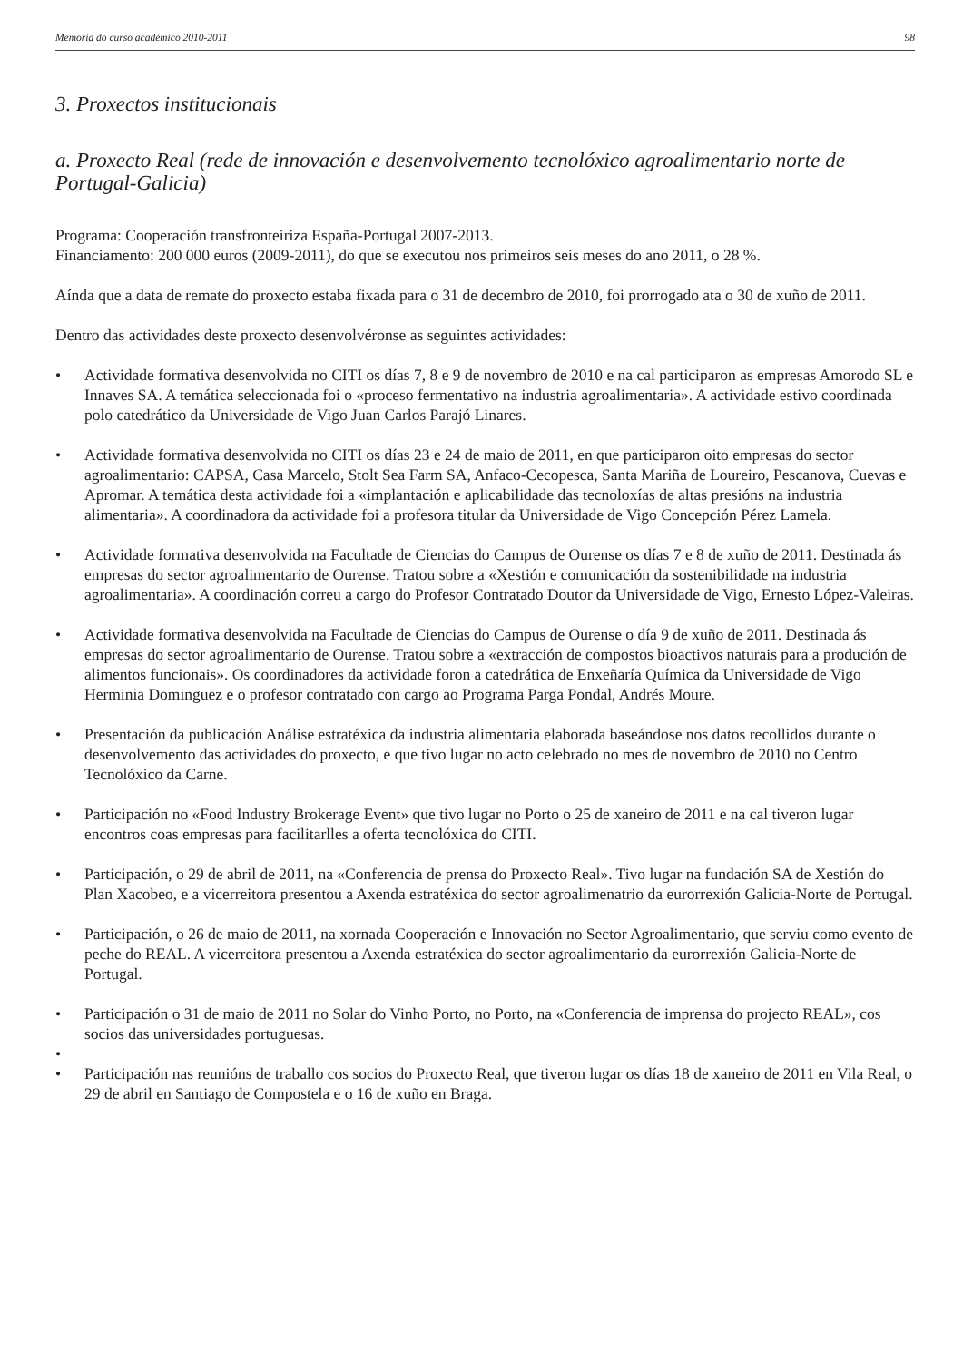Memoria do curso académico 2010-2011 98
3. Proxectos institucionais
a. Proxecto Real (rede de innovación e desenvolvemento tecnolóxico agroalimentario norte de Portugal-Galicia)
Programa: Cooperación transfronteiriza España-Portugal 2007-2013.
Financiamento: 200 000 euros (2009-2011), do que se executou nos primeiros seis meses do ano 2011, o 28 %.
Aínda que a data de remate do proxecto estaba fixada para o 31 de decembro de 2010, foi prorrogado ata o 30 de xuño de 2011.
Dentro das actividades deste proxecto desenvolvéronse as seguintes actividades:
• Actividade formativa desenvolvida no CITI os días 7, 8 e 9 de novembro de 2010 e na cal participaron as empresas Amorodo SL e Innaves SA. A temática seleccionada foi o «proceso fermentativo na industria agroalimentaria». A actividade estivo coordinada polo catedrático da Universidade de Vigo Juan Carlos Parajó Linares.
• Actividade formativa desenvolvida no CITI os días 23 e 24 de maio de 2011, en que participaron oito empresas do sector agroalimentario: CAPSA, Casa Marcelo, Stolt Sea Farm SA, Anfaco-Cecopesca, Santa Mariña de Loureiro, Pescanova, Cuevas e Apromar. A temática desta actividade foi a «implantación e aplicabilidade das tecnoloxías de altas presións na industria alimentaria». A coordinadora da actividade foi a profesora titular da Universidade de Vigo Concepción Pérez Lamela.
• Actividade formativa desenvolvida na Facultade de Ciencias do Campus de Ourense os días 7 e 8 de xuño de 2011. Destinada ás empresas do sector agroalimentario de Ourense. Tratou sobre a «Xestión e comunicación da sostenibilidade na industria agroalimentaria». A coordinación correu a cargo do Profesor Contratado Doutor da Universidade de Vigo, Ernesto López-Valeiras.
• Actividade formativa desenvolvida na Facultade de Ciencias do Campus de Ourense o día 9 de xuño de 2011. Destinada ás empresas do sector agroalimentario de Ourense. Tratou sobre a «extracción de compostos bioactivos naturais para a produción de alimentos funcionais». Os coordinadores da actividade foron a catedrática de Enxeñaría Química da Universidade de Vigo Herminia Dominguez e o profesor contratado con cargo ao Programa Parga Pondal, Andrés Moure.
• Presentación da publicación Análise estratéxica da industria alimentaria elaborada baseándose nos datos recollidos durante o desenvolvemento das actividades do proxecto, e que tivo lugar no acto celebrado no mes de novembro de 2010 no Centro Tecnolóxico da Carne.
• Participación no «Food Industry Brokerage Event» que tivo lugar no Porto o 25 de xaneiro de 2011 e na cal tiveron lugar encontros coas empresas para facilitarlles a oferta tecnolóxica do CITI.
• Participación, o 29 de abril de 2011, na «Conferencia de prensa do Proxecto Real». Tivo lugar na fundación SA de Xestión do Plan Xacobeo, e a vicerreitora presentou a Axenda estratéxica do sector agroalimenatrio da eurorrexión Galicia-Norte de Portugal.
• Participación, o 26 de maio de 2011, na xornada Cooperación e Innovación no Sector Agroalimentario, que serviu como evento de peche do REAL. A vicerreitora presentou a Axenda estratéxica do sector agroalimentario da eurorrexión Galicia-Norte de Portugal.
• Participación o 31 de maio de 2011 no Solar do Vinho Porto, no Porto, na «Conferencia de imprensa do projecto REAL», cos socios das universidades portuguesas.
•
• Participación nas reunións de traballo cos socios do Proxecto Real, que tiveron lugar os días 18 de xaneiro de 2011 en Vila Real, o 29 de abril en Santiago de Compostela e o 16 de xuño en Braga.